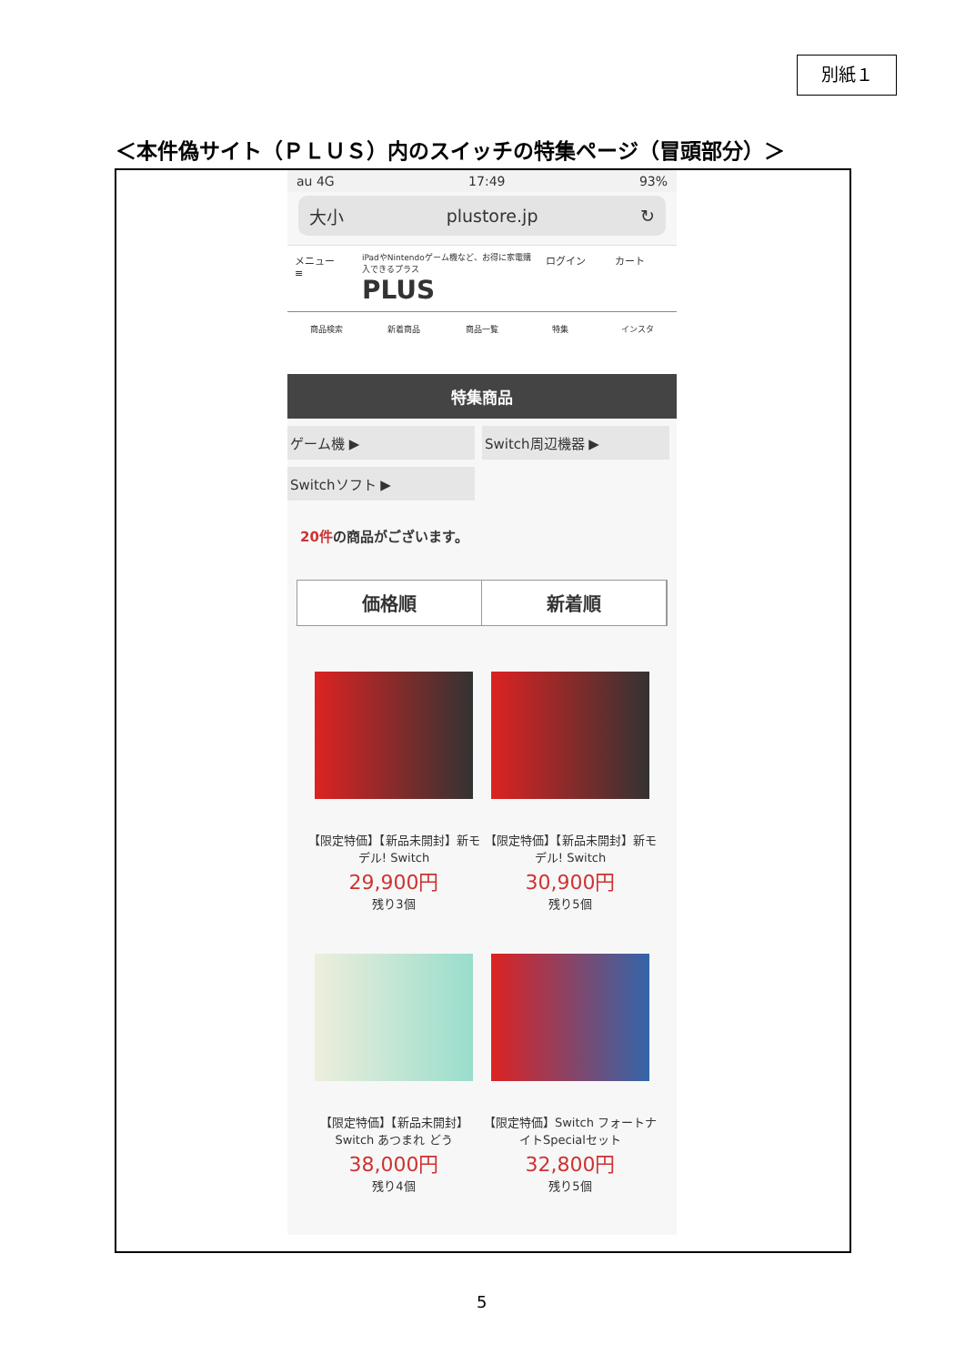別紙１
＜本件偽サイト（ＰＬＵＳ）内のスイッチの特集ページ（冒頭部分）＞
au 4G 17:49 93%
大小 plustore.jp ↻
メニュー
≡
iPadやNintendoゲーム機など、お得に家電購入できるプラス
PLUS
ログイン カート
商品検索 新着商品 商品一覧 特集 インスタ
特集商品
ゲーム機 ▶
Switch周辺機器 ▶
Switchソフト ▶
20件の商品がございます。
価格順 新着順
【限定特価】【新品未開封】新モデル! Switch
29,900円
残り3個
【限定特価】【新品未開封】新モデル! Switch
30,900円
残り5個
【限定特価】【新品未開封】Switch あつまれ どう
38,000円
残り4個
【限定特価】Switch フォートナイトSpecialセット
32,800円
残り5個
5